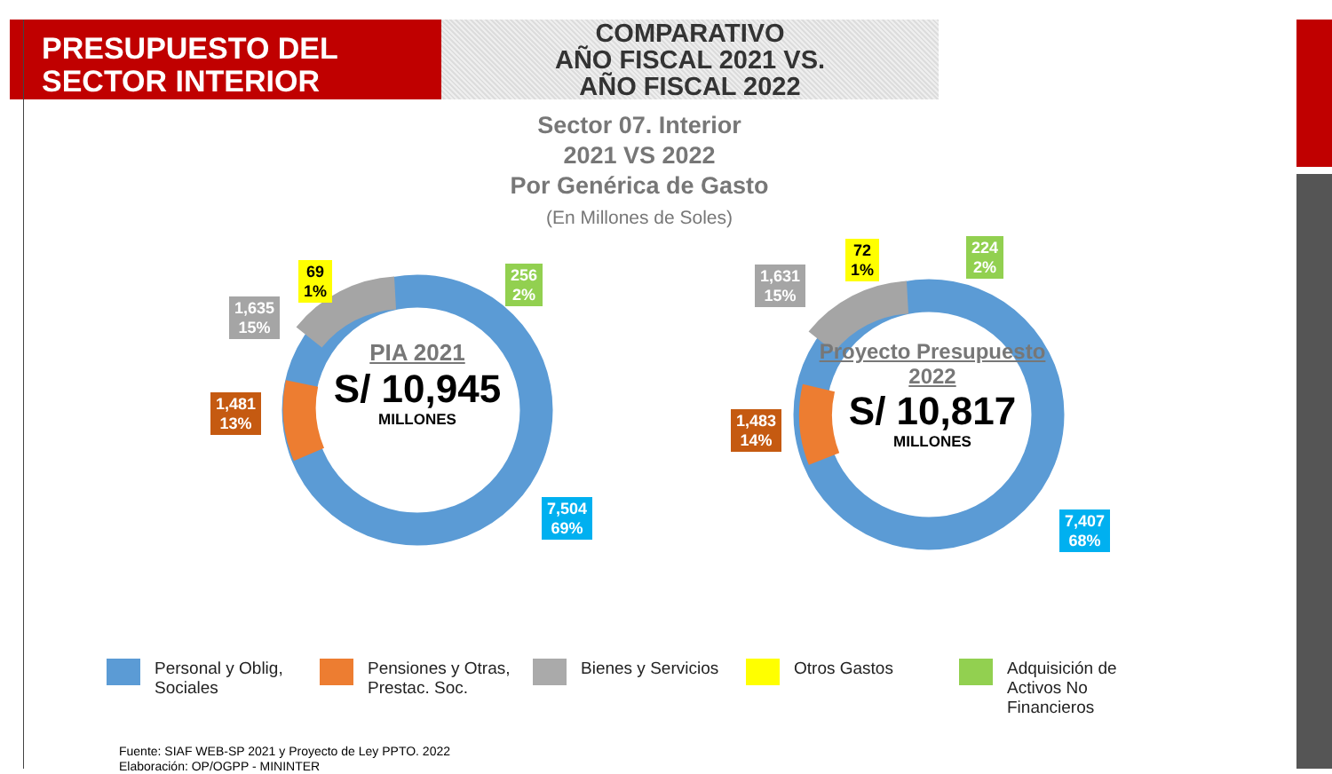PRESUPUESTO DEL
SECTOR INTERIOR
COMPARATIVO
AÑO FISCAL 2021 VS.
AÑO FISCAL 2022
Sector 07. Interior
2021 VS 2022
Por Genérica de Gasto
(En Millones de Soles)
1,635
15%
69
1%
256
2%
1,481
13%
7,504
69%
PIA 2021
S/ 10,945
MILLONES
1,631
15%
72
1%
224
2%
1,483
14%
7,407
68%
Proyecto Presupuesto 2022
S/ 10,817
MILLONES
Personal y Oblig, Sociales
Pensiones y Otras, Prestac. Soc.
Bienes y Servicios Otros Gastos Adquisición de Activos No Financieros
Fuente: SIAF WEB-SP 2021 y Proyecto de Ley PPTO. 2022
Elaboración: OP/OGPP - MININTER